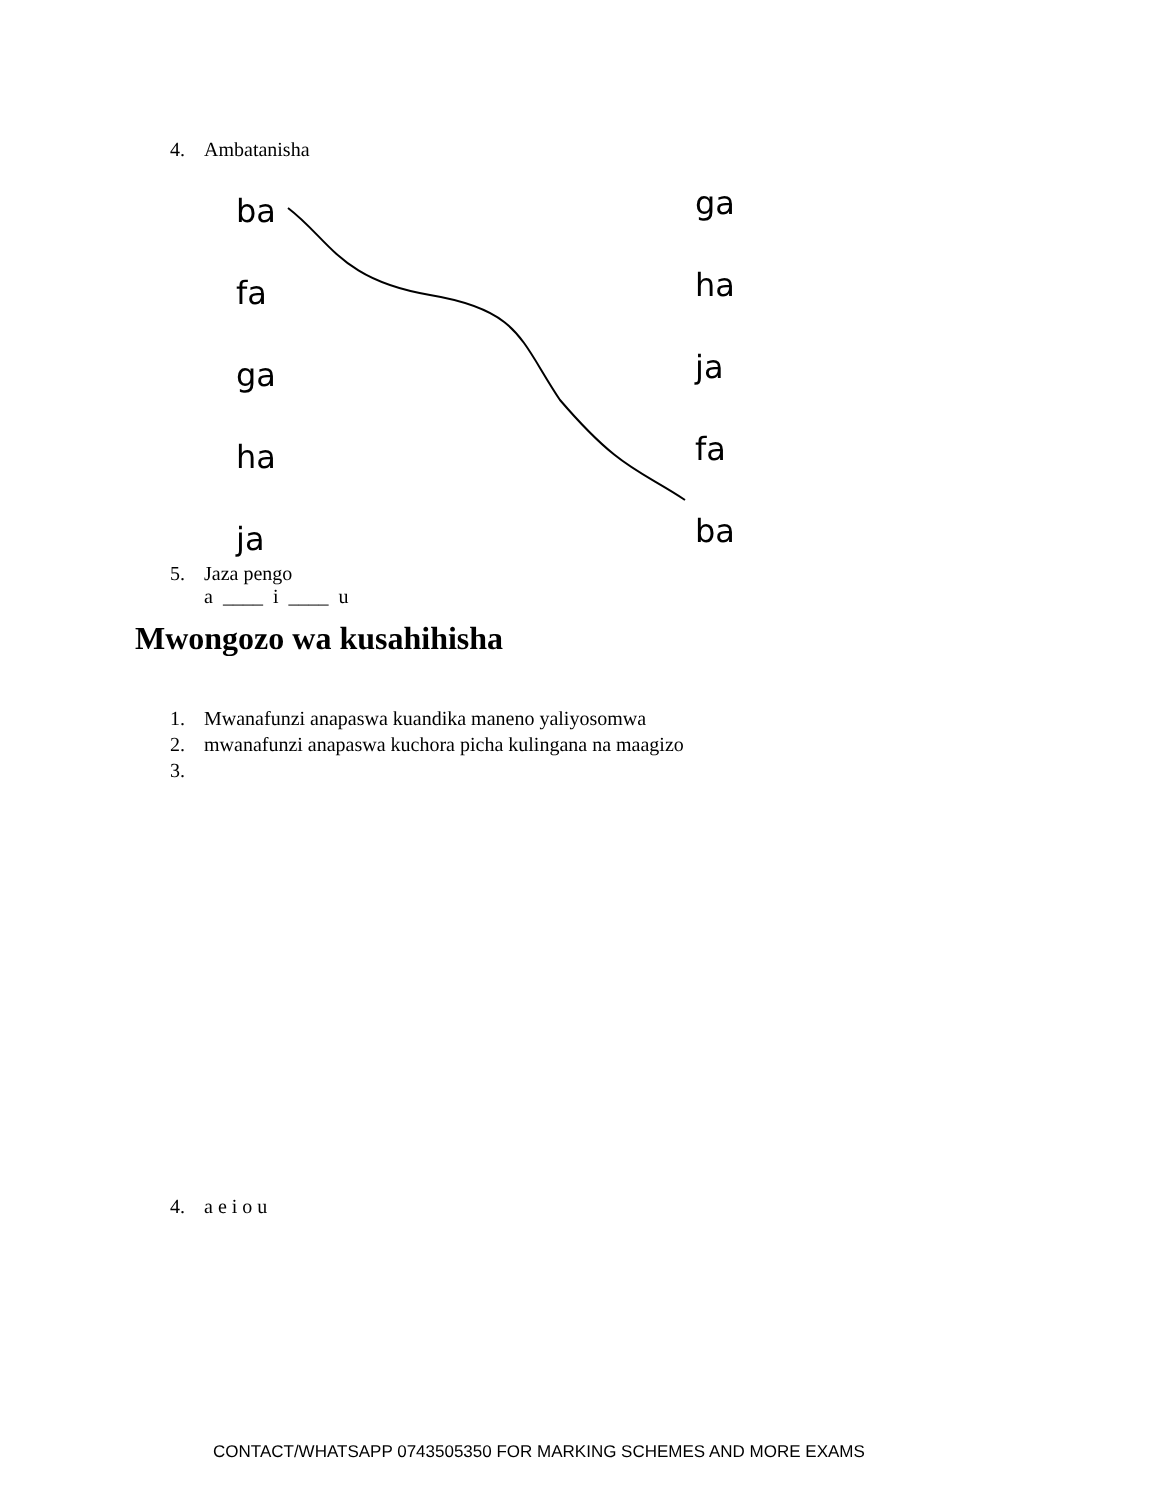4. Ambatanisha
ba
fa
ga
ha
ja
ga
ha
ja
fa
ba
5. Jaza pengo
a ____ i ____ u
Mwongozo wa kusahihisha
1. Mwanafunzi anapaswa kuandika maneno yaliyosomwa
2. mwanafunzi anapaswa kuchora picha kulingana na maagizo
3.
4. a e i o u
CONTACT/WHATSAPP 0743505350 FOR MARKING SCHEMES AND MORE EXAMS